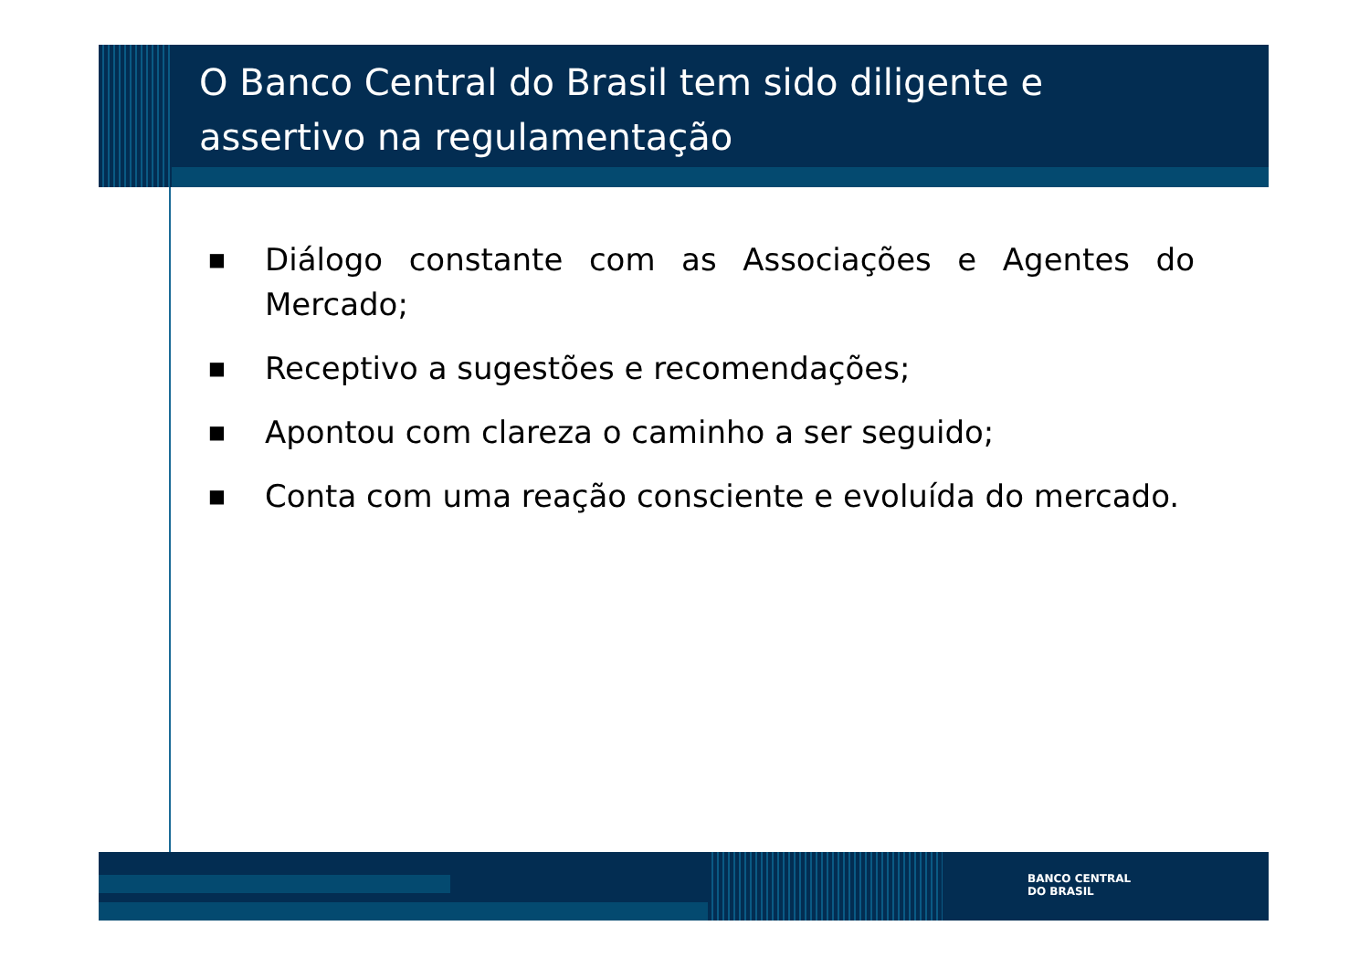O Banco Central do Brasil tem sido diligente e assertivo na regulamentação
■ Diálogo constante com as Associações e Agentes do Mercado;
■ Receptivo a sugestões e recomendações;
■ Apontou com clareza o caminho a ser seguido;
■ Conta com uma reação consciente e evoluída do mercado.
BANCO CENTRAL
DO BRASIL